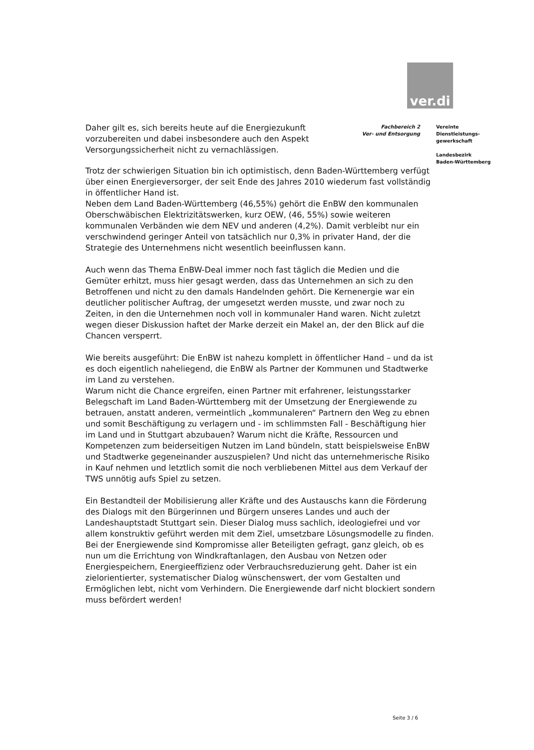ver.di
Daher gilt es, sich bereits heute auf die Energiezukunft vorzubereiten und dabei insbesondere auch den Aspekt Versorgungssicherheit nicht zu vernachlässigen.
Fachbereich 2
Ver- und Entsorgung
Vereinte
Dienstleistungs-
gewerkschaft
Landesbezirk
Baden-Württemberg
Trotz der schwierigen Situation bin ich optimistisch, denn Baden-Württemberg verfügt über einen Energieversorger, der seit Ende des Jahres 2010 wiederum fast vollständig in öffentlicher Hand ist.
Neben dem Land Baden-Württemberg (46,55%) gehört die EnBW den kommunalen Oberschwäbischen Elektrizitätswerken, kurz OEW, (46, 55%) sowie weiteren kommunalen Verbänden wie dem NEV und anderen (4,2%). Damit verbleibt nur ein verschwindend geringer Anteil von tatsächlich nur 0,3% in privater Hand, der die Strategie des Unternehmens nicht wesentlich beeinflussen kann.
Auch wenn das Thema EnBW-Deal immer noch fast täglich die Medien und die Gemüter erhitzt, muss hier gesagt werden, dass das Unternehmen an sich zu den Betroffenen und nicht zu den damals Handelnden gehört. Die Kernenergie war ein deutlicher politischer Auftrag, der umgesetzt werden musste, und zwar noch zu Zeiten, in den die Unternehmen noch voll in kommunaler Hand waren. Nicht zuletzt wegen dieser Diskussion haftet der Marke derzeit ein Makel an, der den Blick auf die Chancen versperrt.
Wie bereits ausgeführt: Die EnBW ist nahezu komplett in öffentlicher Hand – und da ist es doch eigentlich naheliegend, die EnBW als Partner der Kommunen und Stadtwerke im Land zu verstehen.
Warum nicht die Chance ergreifen, einen Partner mit erfahrener, leistungsstarker Belegschaft im Land Baden-Württemberg mit der Umsetzung der Energiewende zu betrauen, anstatt anderen, vermeintlich „kommunaleren“ Partnern den Weg zu ebnen und somit Beschäftigung zu verlagern und - im schlimmsten Fall - Beschäftigung hier im Land und in Stuttgart abzubauen? Warum nicht die Kräfte, Ressourcen und Kompetenzen zum beiderseitigen Nutzen im Land bündeln, statt beispielsweise EnBW und Stadtwerke gegeneinander auszuspielen? Und nicht das unternehmerische Risiko in Kauf nehmen und letztlich somit die noch verbliebenen Mittel aus dem Verkauf der TWS unnötig aufs Spiel zu setzen.
Ein Bestandteil der Mobilisierung aller Kräfte und des Austauschs kann die Förderung des Dialogs mit den Bürgerinnen und Bürgern unseres Landes und auch der Landeshauptstadt Stuttgart sein. Dieser Dialog muss sachlich, ideologiefrei und vor allem konstruktiv geführt werden mit dem Ziel, umsetzbare Lösungsmodelle zu finden. Bei der Energiewende sind Kompromisse aller Beteiligten gefragt, ganz gleich, ob es nun um die Errichtung von Windkraftanlagen, den Ausbau von Netzen oder Energiespeichern, Energieeffizienz oder Verbrauchsreduzierung geht. Daher ist ein zielorientierter, systematischer Dialog wünschenswert, der vom Gestalten und Ermöglichen lebt, nicht vom Verhindern. Die Energiewende darf nicht blockiert sondern muss befördert werden!
Seite 3 / 6